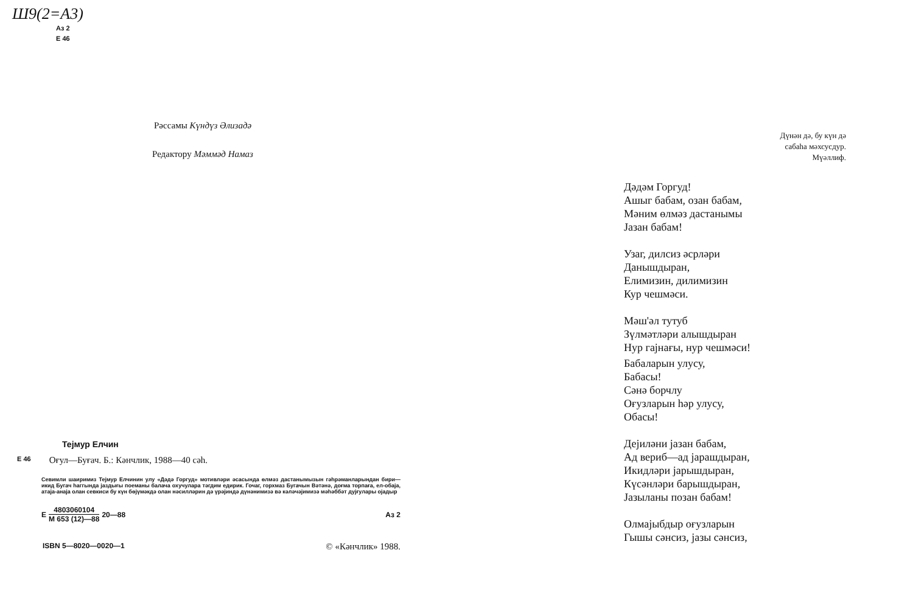Ш9(2=А3)
Аз 2
Е 46
Рәссамы Күндүз Әлизадә
Редактору Мәммәд Намаз
Тејмур Елчин
Е 46 Оғул—Буғач. Б.: Кәнчлик, 1988—40 сәһ.
Севимли шаиримиз Тејмур Елчинин улу «Дәдә Горгуд» мотивләри әсасында өлмәз дастанымызын гәһрәманларындан бири—икид Бугач һаггында јаздығы поеманы балача охучулара тәгдим едирик. Гочаг, горхмаз Бугачын Вәтәнә, доғма торпаға, ел-обаја, атаја-анаја олан севкиси бу күн бөјүмәкдә олан нәсилләрин дә үрәјиндә дүнәнимизә вә кәләчәјимизә мәһәббәт дујғулары ојадыр
Е 4803060104 М 653 (12)—88 20—88 Аз 2
ISBN 5—8020—0020—1 © «Кәнчлик» 1988.
Дүнән дә, бу күн дә
сабаһа мәхсусдур.
Мүәллиф.
Дәдәм Горгуд!
Ашыг бабам, озан бабам,
Мәним өлмәз дастанымы
Јазан бабам!
Узаг, дилсиз әсрләри
Данышдыран,
Елимизин, дилимизин
Кур чешмәси.
Мәш'әл тутуб
Зүлмәтләри алышдыран
Нур гајнағы, нур чешмәси!
Бабаларын улусу,
Бабасы!
Сәнә борчлу
Оғузларын һәр улусу,
Обасы!
Дејиләни јазан бабам,
Ад вериб—ад јарашдыран,
Икидләри јарышдыран,
Күсәнләри барышдыран,
Јазыланы позан бабам!
Олмајыбдыр оғузларын
Гышы сәнсиз, јазы сәнсиз,